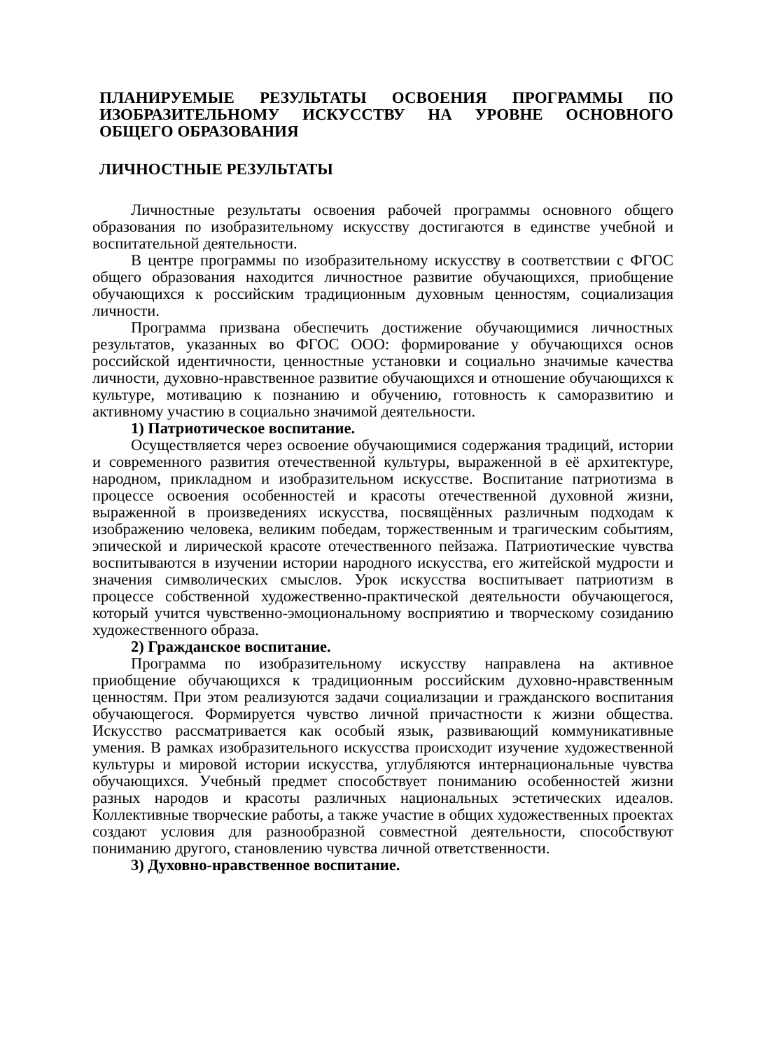ПЛАНИРУЕМЫЕ РЕЗУЛЬТАТЫ ОСВОЕНИЯ ПРОГРАММЫ ПО ИЗОБРАЗИТЕЛЬНОМУ ИСКУССТВУ НА УРОВНЕ ОСНОВНОГО ОБЩЕГО ОБРАЗОВАНИЯ
ЛИЧНОСТНЫЕ РЕЗУЛЬТАТЫ
Личностные результаты освоения рабочей программы основного общего образования по изобразительному искусству достигаются в единстве учебной и воспитательной деятельности.
В центре программы по изобразительному искусству в соответствии с ФГОС общего образования находится личностное развитие обучающихся, приобщение обучающихся к российским традиционным духовным ценностям, социализация личности.
Программа призвана обеспечить достижение обучающимися личностных результатов, указанных во ФГОС ООО: формирование у обучающихся основ российской идентичности, ценностные установки и социально значимые качества личности, духовно-нравственное развитие обучающихся и отношение обучающихся к культуре, мотивацию к познанию и обучению, готовность к саморазвитию и активному участию в социально значимой деятельности.
1) Патриотическое воспитание.
Осуществляется через освоение обучающимися содержания традиций, истории и современного развития отечественной культуры, выраженной в её архитектуре, народном, прикладном и изобразительном искусстве. Воспитание патриотизма в процессе освоения особенностей и красоты отечественной духовной жизни, выраженной в произведениях искусства, посвящённых различным подходам к изображению человека, великим победам, торжественным и трагическим событиям, эпической и лирической красоте отечественного пейзажа. Патриотические чувства воспитываются в изучении истории народного искусства, его житейской мудрости и значения символических смыслов. Урок искусства воспитывает патриотизм в процессе собственной художественно-практической деятельности обучающегося, который учится чувственно-эмоциональному восприятию и творческому созиданию художественного образа.
2) Гражданское воспитание.
Программа по изобразительному искусству направлена на активное приобщение обучающихся к традиционным российским духовно-нравственным ценностям. При этом реализуются задачи социализации и гражданского воспитания обучающегося. Формируется чувство личной причастности к жизни общества. Искусство рассматривается как особый язык, развивающий коммуникативные умения. В рамках изобразительного искусства происходит изучение художественной культуры и мировой истории искусства, углубляются интернациональные чувства обучающихся. Учебный предмет способствует пониманию особенностей жизни разных народов и красоты различных национальных эстетических идеалов. Коллективные творческие работы, а также участие в общих художественных проектах создают условия для разнообразной совместной деятельности, способствуют пониманию другого, становлению чувства личной ответственности.
3) Духовно-нравственное воспитание.